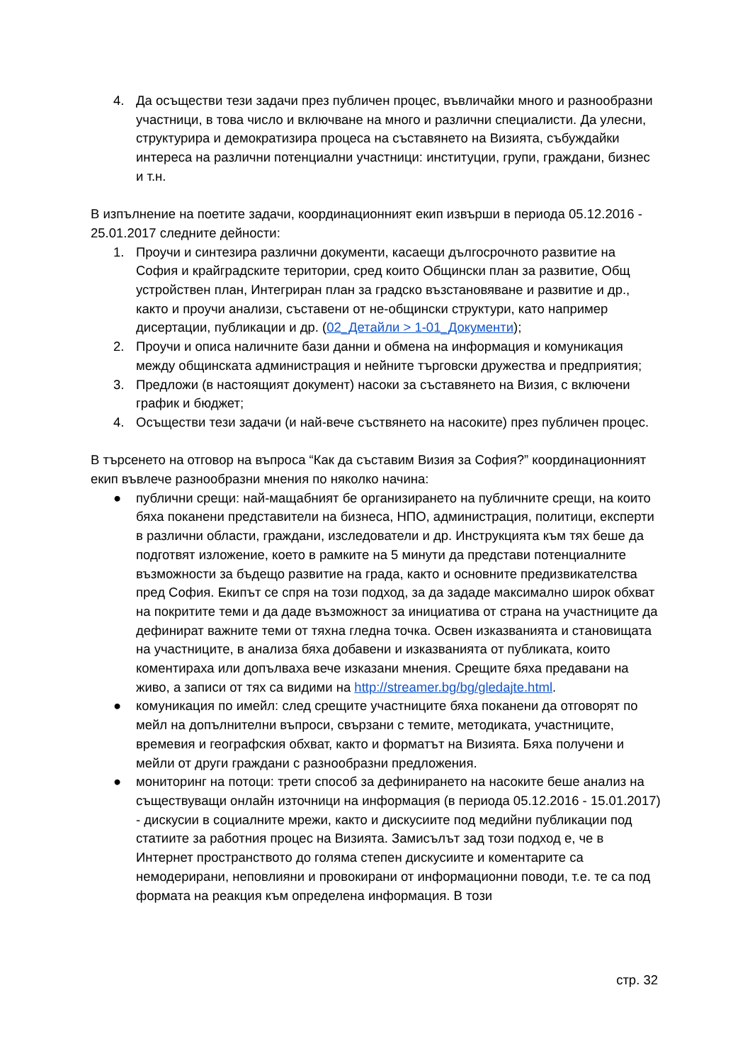4. Да осъществи тези задачи през публичен процес, въвличайки много и разнообразни участници, в това число и включване на много и различни специалисти. Да улесни, структурира и демократизира процеса на съставянето на Визията, събуждайки интереса на различни потенциални участници: институции, групи, граждани, бизнес и т.н.
В изпълнение на поетите задачи, координационният екип извърши в периода 05.12.2016 - 25.01.2017 следните дейности:
1. Проучи и синтезира различни документи, касаещи дългосрочното развитие на София и крайградските територии, сред които Общински план за развитие, Общ устройствен план, Интегриран план за градско възстановяване и развитие и др., както и проучи анализи, съставени от не-общински структури, като например дисертации, публикации и др. (02_Детайли > 1-01_Документи);
2. Проучи и описа наличните бази данни и обмена на информация и комуникация между общинската администрация и нейните търговски дружества и предприятия;
3. Предложи (в настоящият документ) насоки за съставянето на Визия, с включени график и бюджет;
4. Осъществи тези задачи (и най-вече съствянето на насоките) през публичен процес.
В търсенето на отговор на въпроса “Как да съставим Визия за София?” координационният екип въвлече разнообразни мнения по няколко начина:
● публични срещи: най-мащабният бе организирането на публичните срещи, на които бяха поканени представители на бизнеса, НПО, администрация, политици, експерти в различни области, граждани, изследователи и др. Инструкцията към тях беше да подготвят изложение, което в рамките на 5 минути да представи потенциалните възможности за бъдещо развитие на града, както и основните предизвикателства пред София. Екипът се спря на този подход, за да зададе максимално широк обхват на покритите теми и да даде възможност за инициатива от страна на участниците да дефинират важните теми от тяхна гледна точка. Освен изказванията и становищата на участниците, в анализа бяха добавени и изказванията от публиката, които коментираха или допълваха вече изказани мнения. Срещите бяха предавани на живо, а записи от тях са видими на http://streamer.bg/bg/gledajte.html.
● комуникация по имейл: след срещите участниците бяха поканени да отговорят по мейл на допълнителни въпроси, свързани с темите, методиката, участниците, времевия и географския обхват, както и форматът на Визията. Бяха получени и мейли от други граждани с разнообразни предложения.
● мониторинг на потоци: трети способ за дефинирането на насоките беше анализ на съществуващи онлайн източници на информация (в периода 05.12.2016 - 15.01.2017) - дискусии в социалните мрежи, както и дискусиите под медийни публикации под статиите за работния процес на Визията. Замисълът зад този подход е, че в Интернет пространството до голяма степен дискусиите и коментарите са немодерирани, неповлияни и провокирани от информационни поводи, т.е. те са под формата на реакция към определена информация. В този
стр. 32